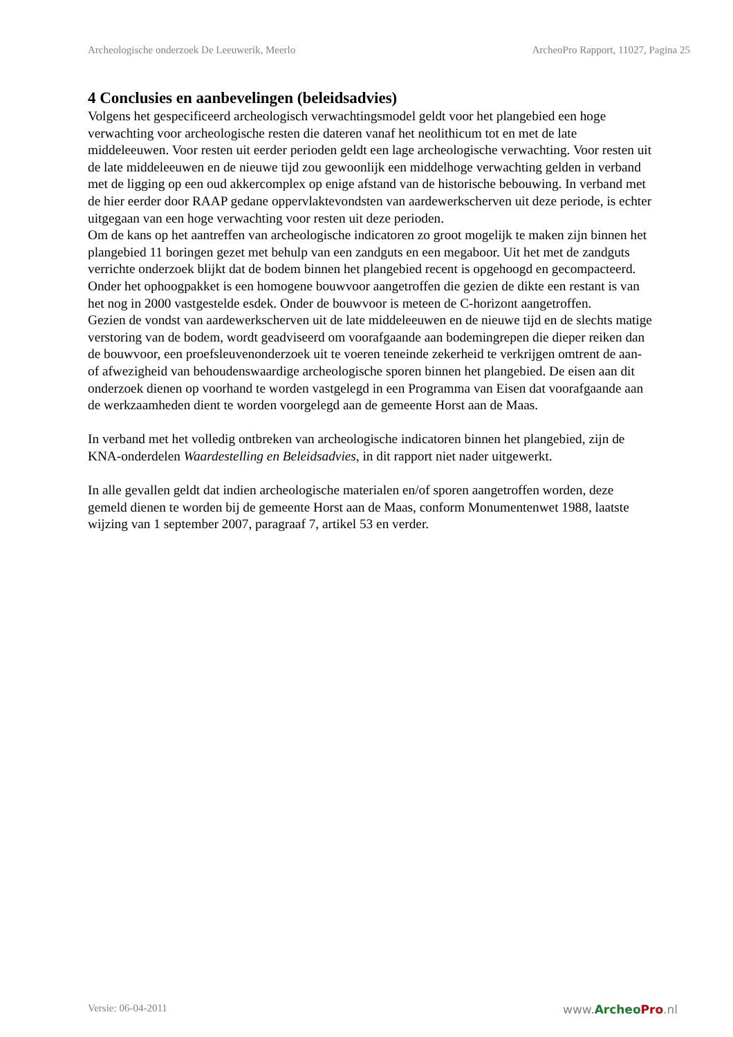Archeologische onderzoek De Leeuwerik, Meerlo ArcheoPro Rapport, 11027, Pagina 25
4 Conclusies en aanbevelingen (beleidsadvies)
Volgens het gespecificeerd archeologisch verwachtingsmodel geldt voor het plangebied een hoge verwachting voor archeologische resten die dateren vanaf het neolithicum tot en met de late middeleeuwen. Voor resten uit eerder perioden geldt een lage archeologische verwachting. Voor resten uit de late middeleeuwen en de nieuwe tijd zou gewoonlijk een middelhoge verwachting gelden in verband met de ligging op een oud akkercomplex op enige afstand van de historische bebouwing. In verband met de hier eerder door RAAP gedane oppervlaktevondsten van aardewerkscherven uit deze periode, is echter uitgegaan van een hoge verwachting voor resten uit deze perioden.
Om de kans op het aantreffen van archeologische indicatoren zo groot mogelijk te maken zijn binnen het plangebied 11 boringen gezet met behulp van een zandguts en een megaboor. Uit het met de zandguts verrichte onderzoek blijkt dat de bodem binnen het plangebied recent is opgehoogd en gecompacteerd. Onder het ophoogpakket is een homogene bouwvoor aangetroffen die gezien de dikte een restant is van het nog in 2000 vastgestelde esdek. Onder de bouwvoor is meteen de C-horizont aangetroffen.
Gezien de vondst van aardewerkscherven uit de late middeleeuwen en de nieuwe tijd en de slechts matige verstoring van de bodem, wordt geadviseerd om voorafgaande aan bodemingrepen die dieper reiken dan de bouwvoor, een proefsleuvenonderzoek uit te voeren teneinde zekerheid te verkrijgen omtrent de aan- of afwezigheid van behoudenswaardige archeologische sporen binnen het plangebied. De eisen aan dit onderzoek dienen op voorhand te worden vastgelegd in een Programma van Eisen dat voorafgaande aan de werkzaamheden dient te worden voorgelegd aan de gemeente Horst aan de Maas.
In verband met het volledig ontbreken van archeologische indicatoren binnen het plangebied, zijn de KNA-onderdelen Waardestelling en Beleidsadvies, in dit rapport niet nader uitgewerkt.
In alle gevallen geldt dat indien archeologische materialen en/of sporen aangetroffen worden, deze gemeld dienen te worden bij de gemeente Horst aan de Maas, conform Monumentenwet 1988, laatste wijzing van 1 september 2007, paragraaf 7, artikel 53 en verder.
Versie: 06-04-2011 www.Archeo Pro.nl